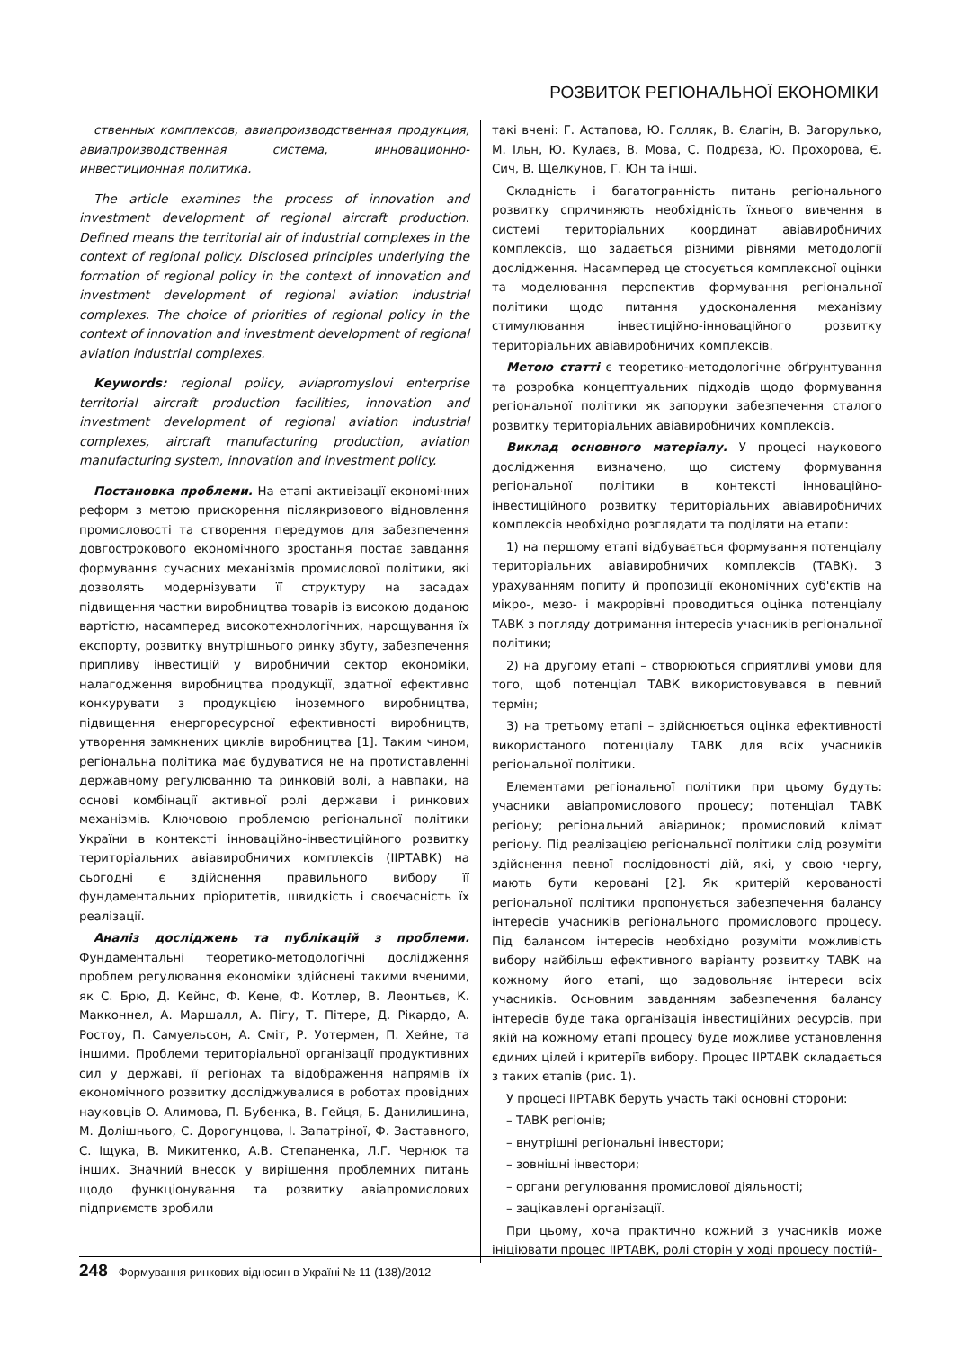РОЗВИТОК РЕГІОНАЛЬНОЇ ЕКОНОМІКИ
ственных комплексов, авиапроизводственная продукция, авиапроизводственная система, инновационно-инвестиционная политика.
The article examines the process of innovation and investment development of regional aircraft production. Defined means the territorial air of industrial complexes in the context of regional policy. Disclosed principles underlying the formation of regional policy in the context of innovation and investment development of regional aviation industrial complexes. The choice of priorities of regional policy in the context of innovation and investment development of regional aviation industrial complexes.
Keywords: regional policy, aviapromyslovi enterprise territorial aircraft production facilities, innovation and investment development of regional aviation industrial complexes, aircraft manufacturing production, aviation manufacturing system, innovation and investment policy.
Постановка проблеми. На етапі активізації економічних реформ з метою прискорення післякризового відновлення промисловості та створення передумов для забезпечення довгострокового економічного зростання постає завдання формування сучасних механізмів промислової політики, які дозволять модернізувати її структуру на засадах підвищення частки виробництва товарів із високою доданою вартістю, насамперед високотехнологічних, нарощування їх експорту, розвитку внутрішнього ринку збуту, забезпечення припливу інвестицій у виробничий сектор економіки, налагодження виробництва продукції, здатної ефективно конкурувати з продукцією іноземного виробництва, підвищення енергоресурсної ефективності виробництв, утворення замкнених циклів виробництва [1]. Таким чином, регіональна політика має будуватися не на протиставленні державному регулюванню та ринковій волі, а навпаки, на основі комбінації активної ролі держави і ринкових механізмів. Ключовою проблемою регіональної політики України в контексті інноваційно-інвестиційного розвитку територіальних авіавиробничих комплексів (ІІРТАВК) на сьогодні є здійснення правильного вибору її фундаментальних пріоритетів, швидкість і своєчасність їх реалізації.
Аналіз досліджень та публікацій з проблеми. Фундаментальні теоретико-методологічні дослідження проблем регулювання економіки здійснені такими вченими, як С. Брю, Д. Кейнс, Ф. Кене, Ф. Котлер, В. Леонтьєв, К. Макконнел, А. Маршалл, А. Пігу, Т. Пітере, Д. Рікардо, А. Ростоу, П. Самуельсон, А. Сміт, Р. Уотермен, П. Хейне, та іншими. Проблеми територіальної організації продуктивних сил у державі, її регіонах та відображення напрямів їх економічного розвитку досліджувалися в роботах провідних науковців О. Алимова, П. Бубенка, В. Гейця, Б. Данилишина, М. Долішнього, С. Дорогунцова, І. Запатріної, Ф. Заставного, С. Іщука, В. Микитенко, А.В. Степаненка, Л.Г. Чернюк та інших. Значний внесок у вирішення проблемних питань щодо функціонування та розвитку авіапромислових підприємств зробили
такі вчені: Г. Астапова, Ю. Голляк, В. Єлагін, В. Загорулько, М. Ільн, Ю. Кулаєв, В. Мова, С. Подрєза, Ю. Прохорова, Є. Сич, В. Щелкунов, Г. Юн та інші.
Складність і багатогранність питань регіонального розвитку спричиняють необхідність їхнього вивчення в системі територіальних координат авіавиробничих комплексів, що задається різними рівнями методології дослідження. Насамперед це стосується комплексної оцінки та моделювання перспектив формування регіональної політики щодо питання удосконалення механізму стимулювання інвестиційно-інноваційного розвитку територіальних авіавиробничих комплексів.
Метою статті є теоретико-методологічне обґрунтування та розробка концептуальних підходів щодо формування регіональної політики як запоруки забезпечення сталого розвитку територіальних авіавиробничих комплексів.
Виклад основного матеріалу. У процесі наукового дослідження визначено, що систему формування регіональної політики в контексті інноваційно-інвестиційного розвитку територіальних авіавиробничих комплексів необхідно розглядати та поділяти на етапи:
1) на першому етапі відбувається формування потенціалу територіальних авіавиробничих комплексів (ТАВК). З урахуванням попиту й пропозиції економічних суб'єктів на мікро-, мезо- і макрорівні проводиться оцінка потенціалу ТАВК з погляду дотримання інтересів учасників регіональної політики;
2) на другому етапі – створюються сприятливі умови для того, щоб потенціал ТАВК використовувався в певний термін;
3) на третьому етапі – здійснюється оцінка ефективності використаного потенціалу ТАВК для всіх учасників регіональної політики.
Елементами регіональної політики при цьому будуть: учасники авіапромислового процесу; потенціал ТАВК регіону; регіональний авіаринок; промисловий клімат регіону. Під реалізацією регіональної політики слід розуміти здійснення певної послідовності дій, які, у свою чергу, мають бути керовані [2]. Як критерій керованості регіональної політики пропонується забезпечення балансу інтересів учасників регіонального промислового процесу. Під балансом інтересів необхідно розуміти можливість вибору найбільш ефективного варіанту розвитку ТАВК на кожному його етапі, що задовольняє інтереси всіх учасників. Основним завданням забезпечення балансу інтересів буде така організація інвестиційних ресурсів, при якій на кожному етапі процесу буде можливе установлення єдиних цілей і критеріїв вибору. Процес ІІРТАВК складається з таких етапів (рис. 1).
У процесі ІІРТАВК беруть участь такі основні сторони:
– ТАВК регіонів;
– внутрішні регіональні інвестори;
– зовнішні інвестори;
– органи регулювання промислової діяльності;
– зацікавлені організації.
При цьому, хоча практично кожний з учасників може ініціювати процес ІІРТАВК, ролі сторін у ході процесу постій-
248 Формування ринкових відносин в Україні № 11 (138)/2012